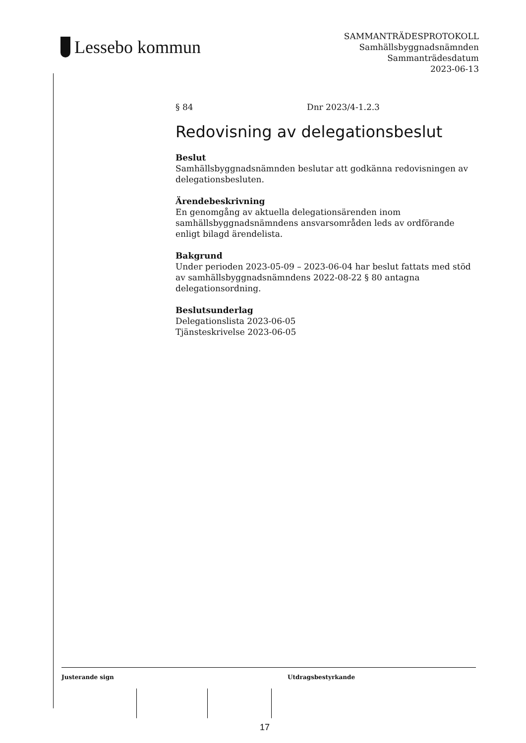Lessebo kommun
SAMMANTRÄDESPROTOKOLL
Samhällsbyggnadsnämnden
Sammanträdesdatum
2023-06-13
§ 84 Dnr 2023/4-1.2.3
Redovisning av delegationsbeslut
Beslut
Samhällsbyggnadsnämnden beslutar att godkänna redovisningen av delegationsbesluten.
Ärendebeskrivning
En genomgång av aktuella delegationsärenden inom samhällsbyggnadsnämndens ansvarsområden leds av ordförande enligt bilagd ärendelista.
Bakgrund
Under perioden 2023-05-09 – 2023-06-04 har beslut fattats med stöd av samhällsbyggnadsnämndens 2022-08-22 § 80 antagna delegationsordning.
Beslutsunderlag
Delegationslista 2023-06-05
Tjänsteskrivelse 2023-06-05
Justerande sign Utdragsbestyrkande
17